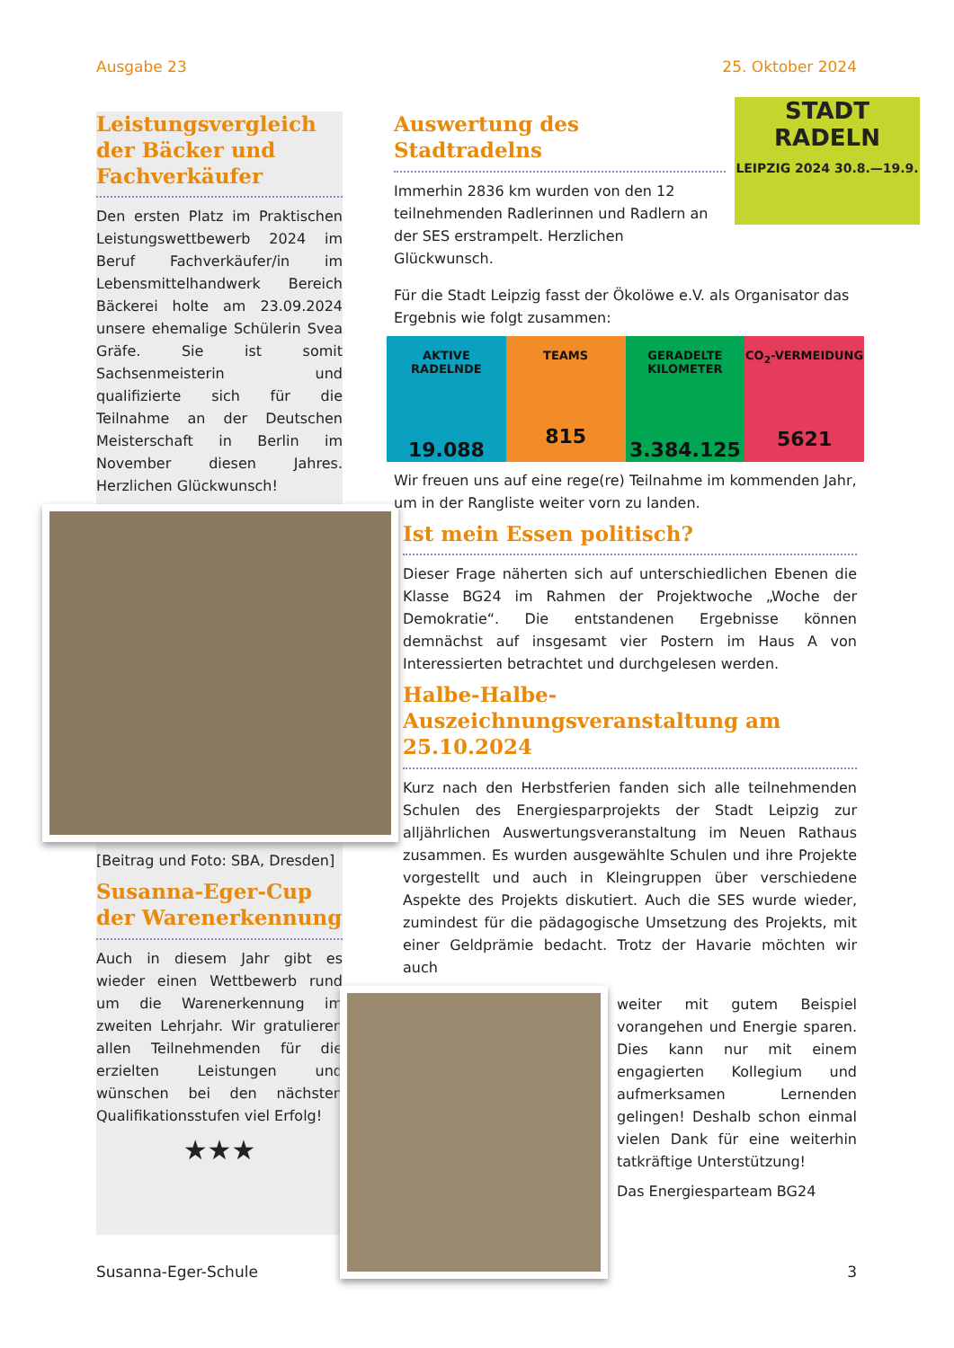Ausgabe 23 25. Oktober 2024
Leistungsvergleich der Bäcker und Fachverkäufer
Den ersten Platz im Praktischen Leistungswettbewerb 2024 im Beruf Fachverkäufer/in im Lebensmittelhandwerk Bereich Bäckerei holte am 23.09.2024 unsere ehemalige Schülerin Svea Gräfe. Sie ist somit Sachsenmeisterin und qualifizierte sich für die Teilnahme an der Deutschen Meisterschaft in Berlin im November diesen Jahres. Herzlichen Glückwunsch!
[Beitrag und Foto: SBA, Dresden]
Susanna-Eger-Cup der Warenerkennung
Auch in diesem Jahr gibt es wieder einen Wettbewerb rund um die Warenerkennung im zweiten Lehrjahr. Wir gratulieren allen Teilnehmenden für die erzielten Leistungen und wünschen bei den nächsten Qualifikationsstufen viel Erfolg!
★★★
Auswertung des Stadtradelns
Immerhin 2836 km wurden von den 12 teilnehmenden Radlerinnen und Radlern an der SES erstrampelt. Herzlichen Glückwunsch.
STADT RADELN
LEIPZIG 2024 30.8.—19.9.
Für die Stadt Leipzig fasst der Ökolöwe e.V. als Organisator das Ergebnis wie folgt zusammen:
AKTIVE RADELNDE
19.088
TEAMS
815
GERADELTE KILOMETER
3.384.125
CO<sub>2</sub>-VERMEIDUNG
5621
Wir freuen uns auf eine rege(re) Teilnahme im kommenden Jahr, um in der Rangliste weiter vorn zu landen.
Ist mein Essen politisch?
Dieser Frage näherten sich auf unterschiedlichen Ebenen die Klasse BG24 im Rahmen der Projektwoche „Woche der Demokratie“. Die entstandenen Ergebnisse können demnächst auf insgesamt vier Postern im Haus A von Interessierten betrachtet und durchgelesen werden.
Halbe-Halbe-Auszeichnungsveranstaltung am 25.10.2024
Kurz nach den Herbstferien fanden sich alle teilnehmenden Schulen des Energiesparprojekts der Stadt Leipzig zur alljährlichen Auswertungsveranstaltung im Neuen Rathaus zusammen. Es wurden ausgewählte Schulen und ihre Projekte vorgestellt und auch in Kleingruppen über verschiedene Aspekte des Projekts diskutiert. Auch die SES wurde wieder, zumindest für die pädagogische Umsetzung des Projekts, mit einer Geldprämie bedacht. Trotz der Havarie möchten wir auch
weiter mit gutem Beispiel vorangehen und Energie sparen. Dies kann nur mit einem engagierten Kollegium und aufmerksamen Lernenden gelingen! Deshalb schon einmal vielen Dank für eine weiterhin tatkräftige Unterstützung!
Das Energiesparteam BG24
Susanna-Eger-Schule 3